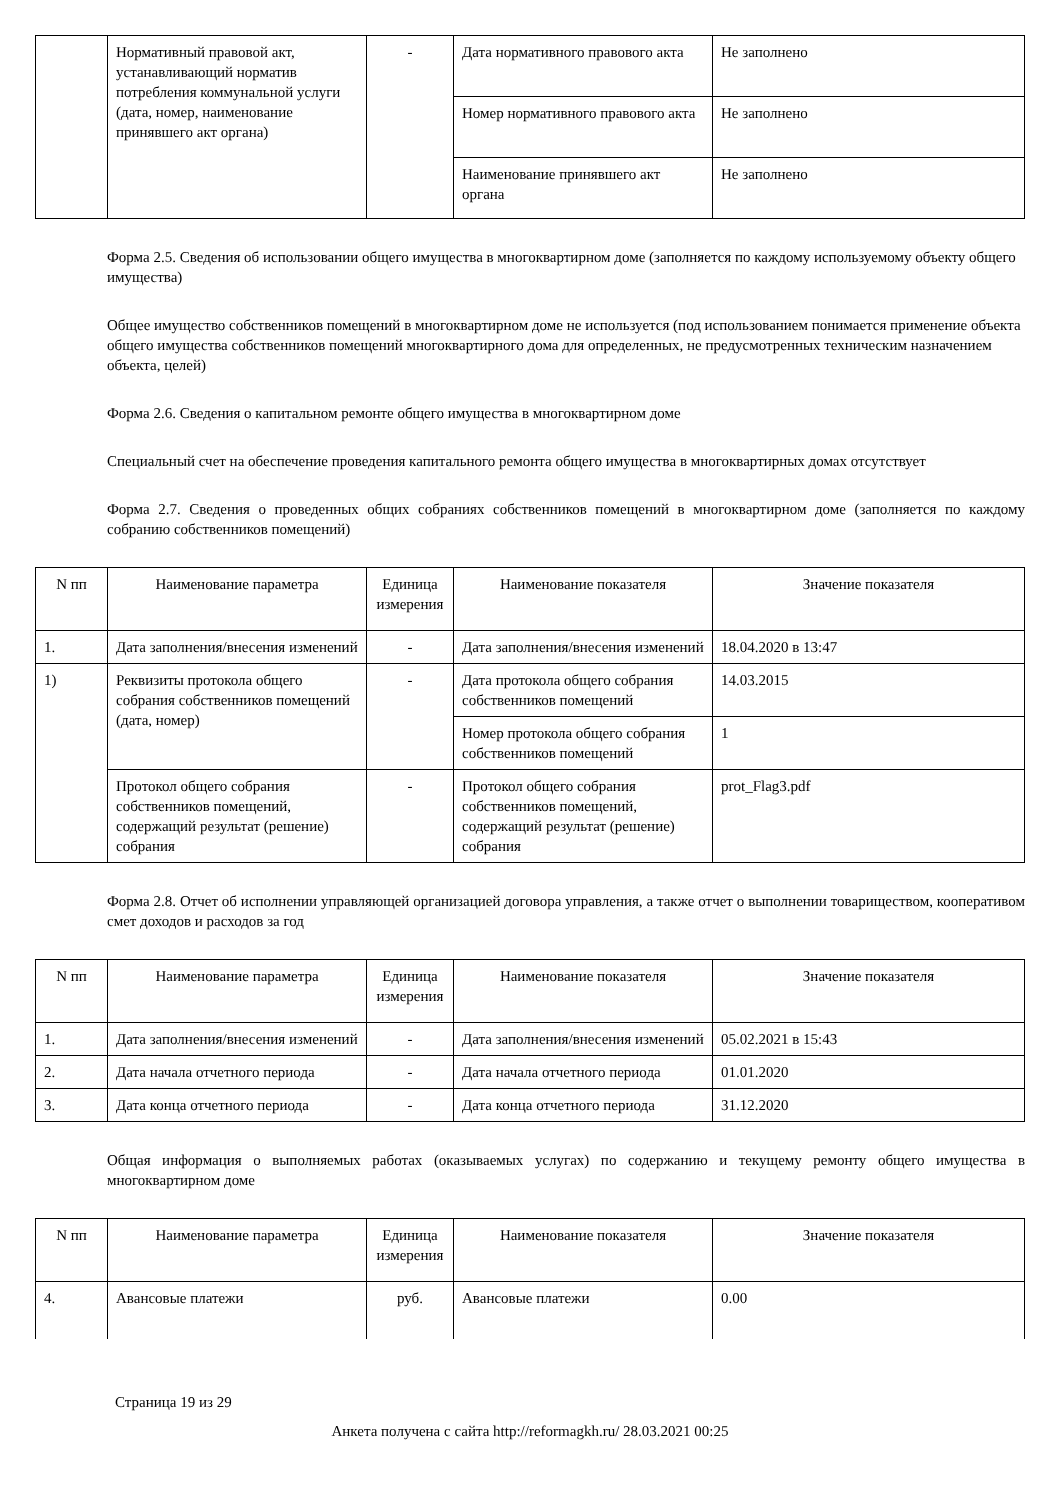| | Нормативный правовой акт, устанавливающий норматив потребления коммунальной услуги (дата, номер, наименование принявшего акт органа) | - | Дата нормативного правового акта | Не заполнено |
| | | | Номер нормативного правового акта | Не заполнено |
| | | | Наименование принявшего акт органа | Не заполнено |
Форма 2.5. Сведения об использовании общего имущества в многоквартирном доме (заполняется по каждому используемому объекту общего имущества)
Общее имущество собственников помещений в многоквартирном доме не используется (под использованием понимается применение объекта общего имущества собственников помещений многоквартирного дома для определенных, не предусмотренных техническим назначением объекта, целей)
Форма 2.6. Сведения о капитальном ремонте общего имущества в многоквартирном доме
Специальный счет на обеспечение проведения капитального ремонта общего имущества в многоквартирных домах отсутствует
Форма 2.7. Сведения о проведенных общих собраниях собственников помещений в многоквартирном доме (заполняется по каждому собранию собственников помещений)
| N пп | Наименование параметра | Единица измерения | Наименование показателя | Значение показателя |
| --- | --- | --- | --- | --- |
| 1. | Дата заполнения/внесения изменений | - | Дата заполнения/внесения изменений | 18.04.2020 в 13:47 |
| 1) | Реквизиты протокола общего собрания собственников помещений (дата, номер) | - | Дата протокола общего собрания собственников помещений | 14.03.2015 |
| | | | Номер протокола общего собрания собственников помещений | 1 |
| | Протокол общего собрания собственников помещений, содержащий результат (решение) собрания | - | Протокол общего собрания собственников помещений, содержащий результат (решение) собрания | prot_Flag3.pdf |
Форма 2.8. Отчет об исполнении управляющей организацией договора управления, а также отчет о выполнении товариществом, кооперативом смет доходов и расходов за год
| N пп | Наименование параметра | Единица измерения | Наименование показателя | Значение показателя |
| --- | --- | --- | --- | --- |
| 1. | Дата заполнения/внесения изменений | - | Дата заполнения/внесения изменений | 05.02.2021 в 15:43 |
| 2. | Дата начала отчетного периода | - | Дата начала отчетного периода | 01.01.2020 |
| 3. | Дата конца отчетного периода | - | Дата конца отчетного периода | 31.12.2020 |
Общая информация о выполняемых работах (оказываемых услугах) по содержанию и текущему ремонту общего имущества в многоквартирном доме
| N пп | Наименование параметра | Единица измерения | Наименование показателя | Значение показателя |
| --- | --- | --- | --- | --- |
| 4. | Авансовые платежи | руб. | Авансовые платежи | 0.00 |
Страница 19 из 29
Анкета получена с сайта http://reformagkh.ru/ 28.03.2021 00:25